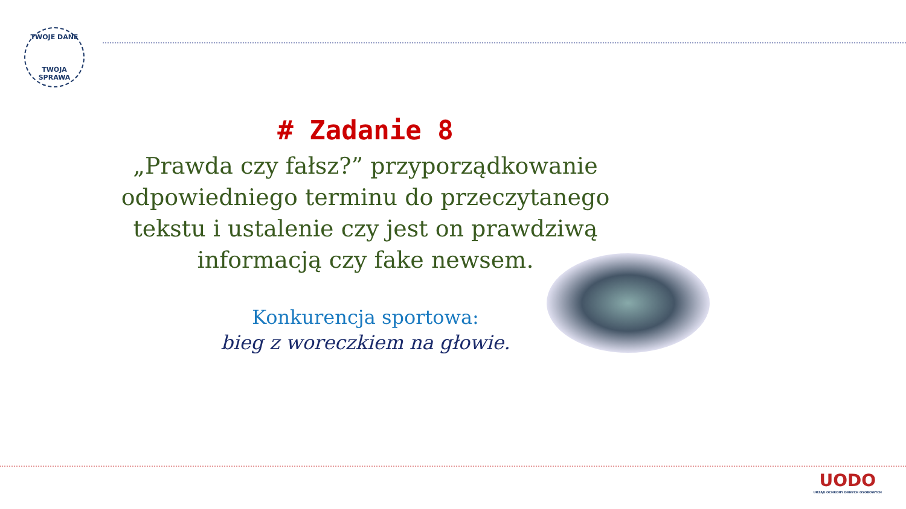TWOJE DANE
TWOJA SPRAWA
# Zadanie 8
„Prawda czy fałsz?” przyporządkowanie odpowiedniego terminu do przeczytanego tekstu i ustalenie czy jest on prawdziwą informacją czy fake newsem.
Konkurencja sportowa:
bieg z woreczkiem na głowie.
UODO
URZĄD OCHRONY DANYCH OSOBOWYCH